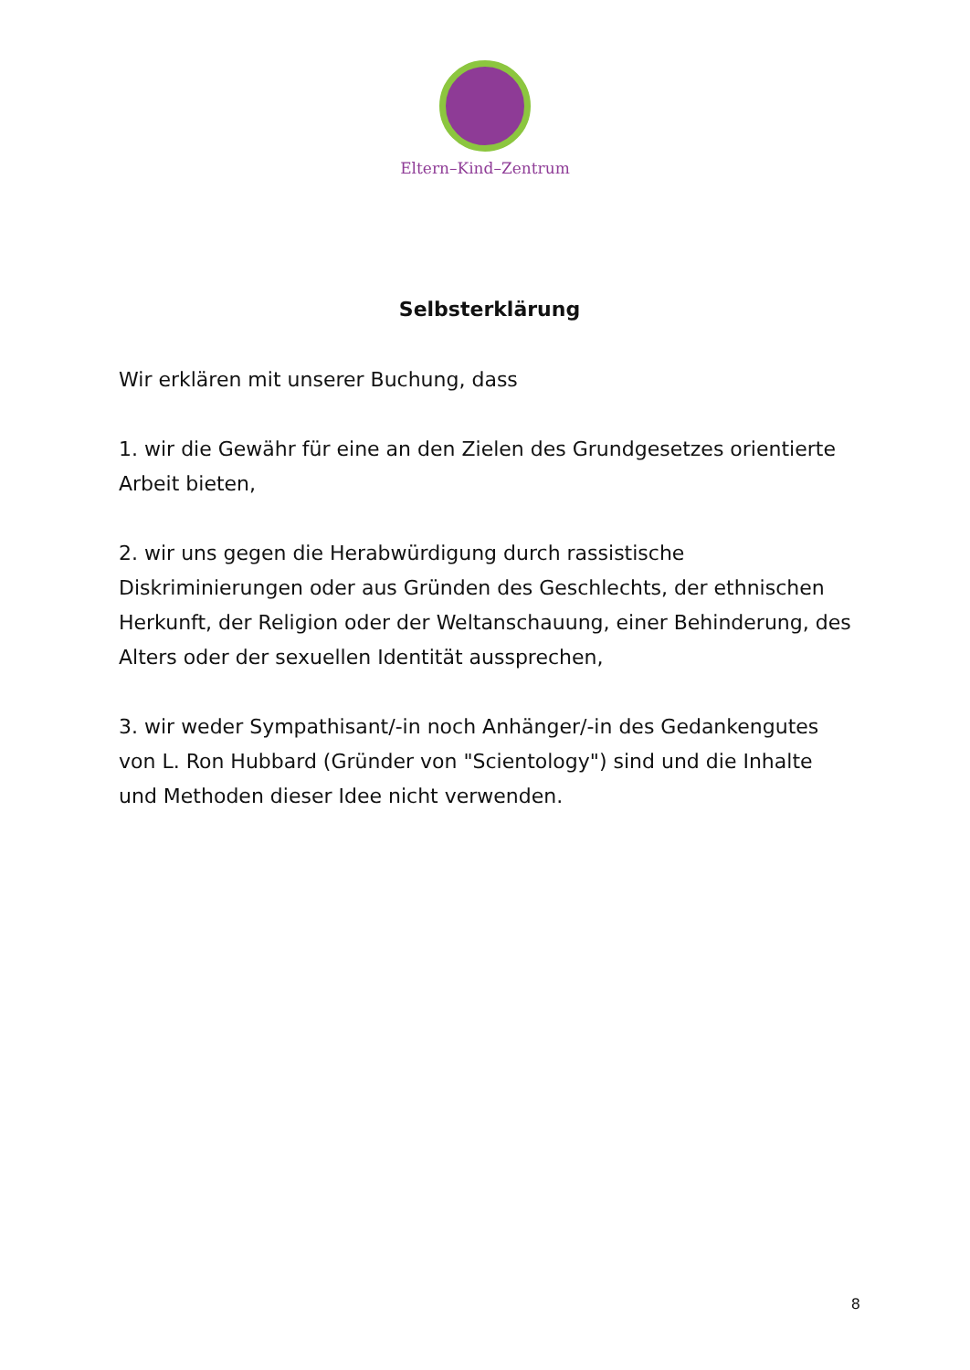Eltern–Kind–Zentrum
Selbsterklärung
Wir erklären mit unserer Buchung, dass
1. wir die Gewähr für eine an den Zielen des Grundgesetzes orientierte Arbeit bieten,
2. wir uns gegen die Herabwürdigung durch rassistische Diskriminierungen oder aus Gründen des Geschlechts, der ethnischen Herkunft, der Religion oder der Weltanschauung, einer Behinderung, des Alters oder der sexuellen Identität aussprechen,
3. wir weder Sympathisant/-in noch Anhänger/-in des Gedankengutes von L. Ron Hubbard (Gründer von "Scientology") sind und die Inhalte und Methoden dieser Idee nicht verwenden.
8